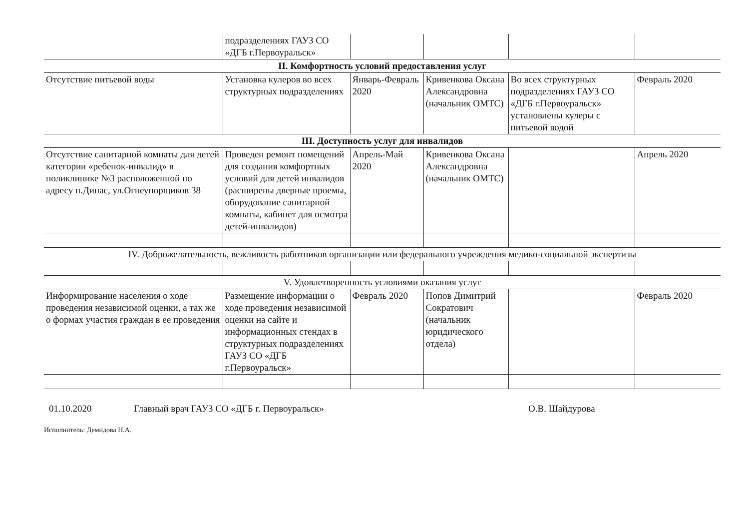| | подразделениях ГАУЗ СО «ДГБ г.Первоуральск» | | | | |
| II. Комфортность условий предоставления услуг | | | | | |
| Отсутствие питьевой воды | Установка кулеров во всех структурных подразделениях | Январь-Февраль 2020 | Кривенкова Оксана Александровна (начальник ОМТС) | Во всех структурных подразделениях ГАУЗ СО «ДГБ г.Первоуральск» установлены кулеры с питьевой водой | Февраль 2020 |
| III. Доступность услуг для инвалидов | | | | | |
| Отсутствие санитарной комнаты для детей категории «ребенок-инвалид» в поликлинике №3 расположенной по адресу п.Динас, ул.Огнеупорщиков 38 | Проведен ремонт помещений для создания комфортных условий для детей инвалидов (расширены дверные проемы, оборудование санитарной комнаты, кабинет для осмотра детей-инвалидов) | Апрель-Май 2020 | Кривенкова Оксана Александровна (начальник ОМТС) | | Апрель 2020 |
| IV. Доброжелательность, вежливость работников организации или федерального учреждения медико-социальной экспертизы | | | | | |
| V. Удовлетворенность условиями оказания услуг | | | | | |
| Информирование населения о ходе проведения независимой оценки, а так же о формах участия граждан в ее проведения | Размещение информации о ходе проведения независимой оценки на сайте и информационных стендах в структурных подразделениях ГАУЗ СО «ДГБ г.Первоуральск» | Февраль 2020 | Попов Димитрий Сократович (начальник юридического отдела) | | Февраль 2020 |
01.10.2020 Главный врач ГАУЗ СО «ДГБ г. Первоуральск» О.В. Шайдурова
Исполнитель: Демидова Н.А.